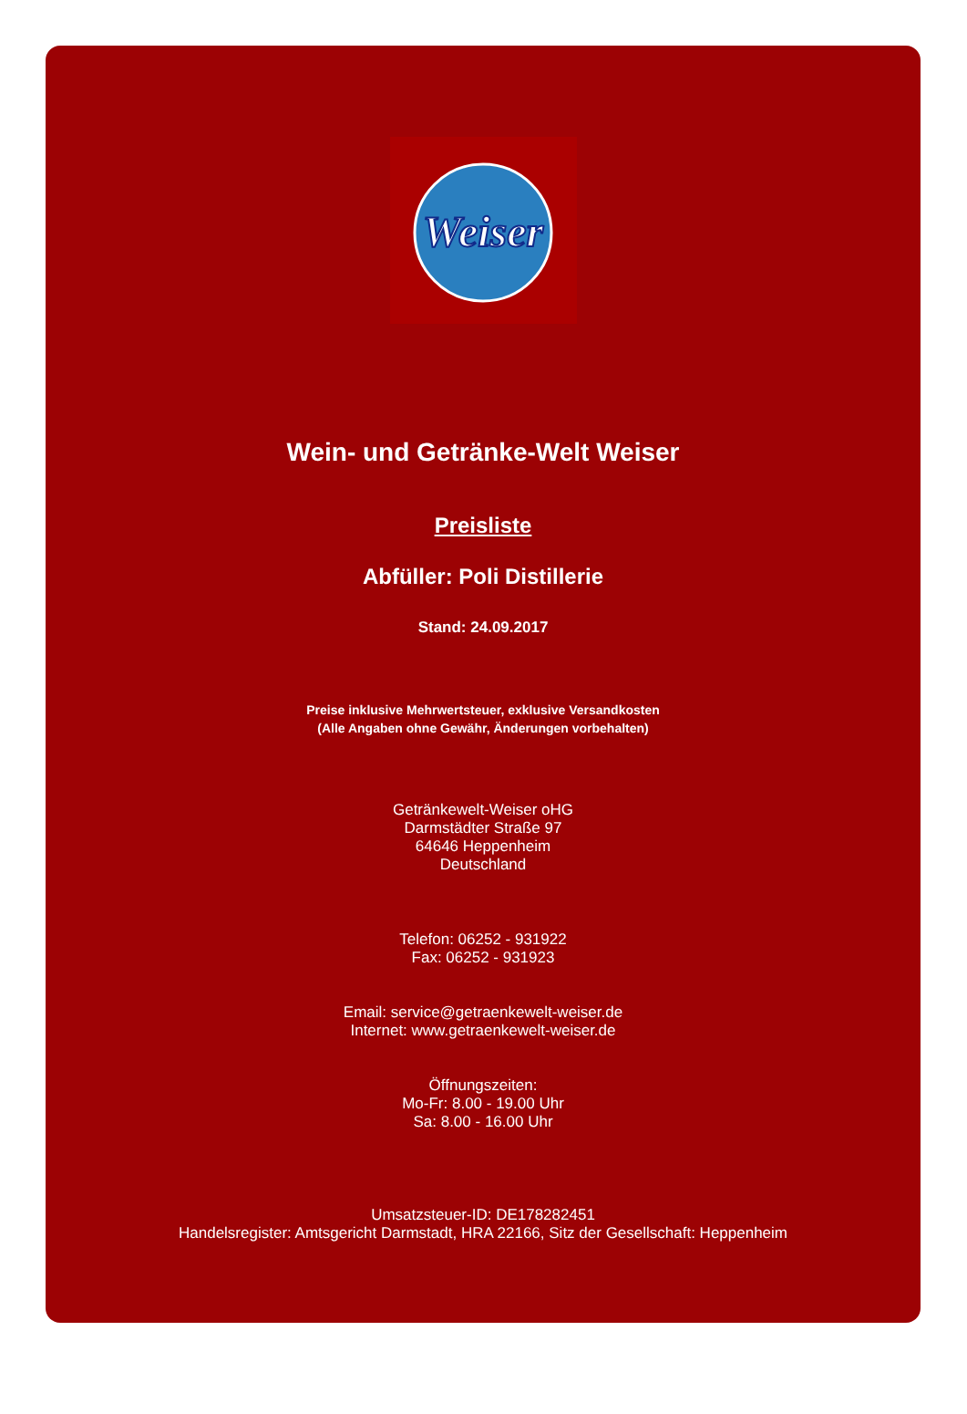Weiser
Wein- und Getränke-Welt Weiser
Preisliste
Abfüller: Poli Distillerie
Stand: 24.09.2017
Preise inklusive Mehrwertsteuer, exklusive Versandkosten
(Alle Angaben ohne Gewähr, Änderungen vorbehalten)
Getränkewelt-Weiser oHG
Darmstädter Straße 97
64646 Heppenheim
Deutschland
Telefon: 06252 - 931922
Fax: 06252 - 931923
Email: service@getraenkewelt-weiser.de
Internet: www.getraenkewelt-weiser.de
Öffnungszeiten:
Mo-Fr: 8.00 - 19.00 Uhr
Sa: 8.00 - 16.00 Uhr
Umsatzsteuer-ID: DE178282451
Handelsregister: Amtsgericht Darmstadt, HRA 22166, Sitz der Gesellschaft: Heppenheim